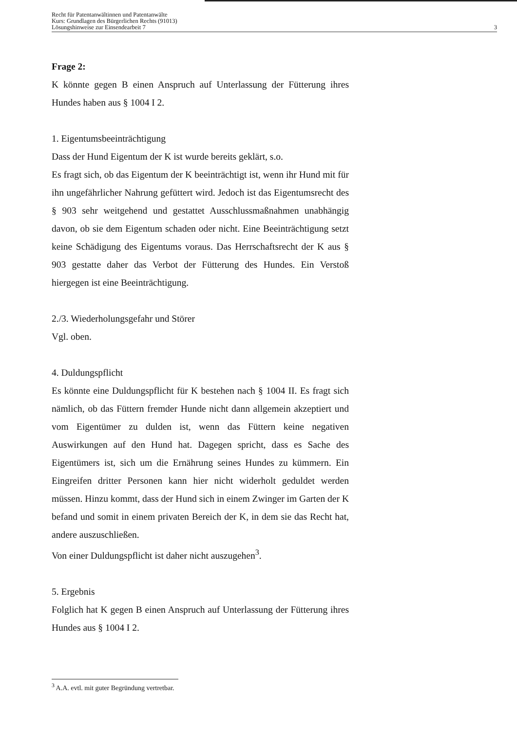Recht für Patentanwältinnen und Patentanwälte
Kurs: Grundlagen des Bürgerlichen Rechts (91013)
Lösungshinweise zur Einsendearbeit 7 3
Frage 2:
K könnte gegen B einen Anspruch auf Unterlassung der Fütterung ihres Hundes haben aus § 1004 I 2.
1. Eigentumsbeeinträchtigung
Dass der Hund Eigentum der K ist wurde bereits geklärt, s.o.
Es fragt sich, ob das Eigentum der K beeinträchtigt ist, wenn ihr Hund mit für ihn ungefährlicher Nahrung gefüttert wird. Jedoch ist das Eigentumsrecht des § 903 sehr weitgehend und gestattet Ausschlussmaßnahmen unabhängig davon, ob sie dem Eigentum schaden oder nicht. Eine Beeinträchtigung setzt keine Schädigung des Eigentums voraus. Das Herrschaftsrecht der K aus § 903 gestatte daher das Verbot der Fütterung des Hundes. Ein Verstoß hiergegen ist eine Beeinträchtigung.
2./3. Wiederholungsgefahr und Störer
Vgl. oben.
4. Duldungspflicht
Es könnte eine Duldungspflicht für K bestehen nach § 1004 II. Es fragt sich nämlich, ob das Füttern fremder Hunde nicht dann allgemein akzeptiert und vom Eigentümer zu dulden ist, wenn das Füttern keine negativen Auswirkungen auf den Hund hat. Dagegen spricht, dass es Sache des Eigentümers ist, sich um die Ernährung seines Hundes zu kümmern. Ein Eingreifen dritter Personen kann hier nicht widerholt geduldet werden müssen. Hinzu kommt, dass der Hund sich in einem Zwinger im Garten der K befand und somit in einem privaten Bereich der K, in dem sie das Recht hat, andere auszuschließen.
Von einer Duldungspflicht ist daher nicht auszugehen<sup>3</sup>.
5. Ergebnis
Folglich hat K gegen B einen Anspruch auf Unterlassung der Fütterung ihres Hundes aus § 1004 I 2.
<sup>3</sup> A.A. evtl. mit guter Begründung vertretbar.